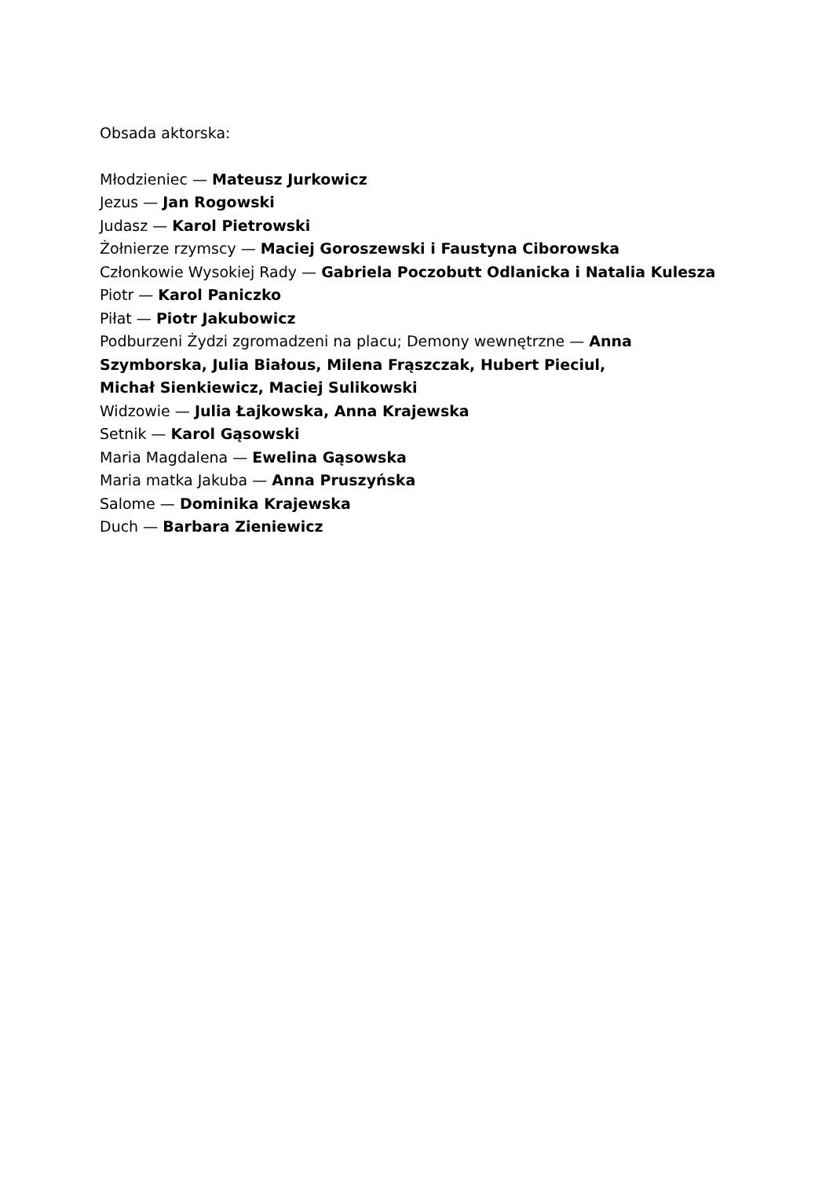Obsada aktorska:
Młodzieniec — Mateusz Jurkowicz
Jezus — Jan Rogowski
Judasz — Karol Pietrowski
Żołnierze rzymscy — Maciej Goroszewski i Faustyna Ciborowska
Członkowie Wysokiej Rady — Gabriela Poczobutt Odlanicka i Natalia Kulesza
Piotr — Karol Paniczko
Piłat — Piotr Jakubowicz
Podburzeni Żydzi zgromadzeni na placu; Demony wewnętrzne — Anna Szymborska, Julia Białous, Milena Frąszczak, Hubert Pieciul, Michał Sienkiewicz, Maciej Sulikowski
Widzowie — Julia Łajkowska, Anna Krajewska
Setnik — Karol Gąsowski
Maria Magdalena — Ewelina Gąsowska
Maria matka Jakuba — Anna Pruszyńska
Salome — Dominika Krajewska
Duch — Barbara Zieniewicz